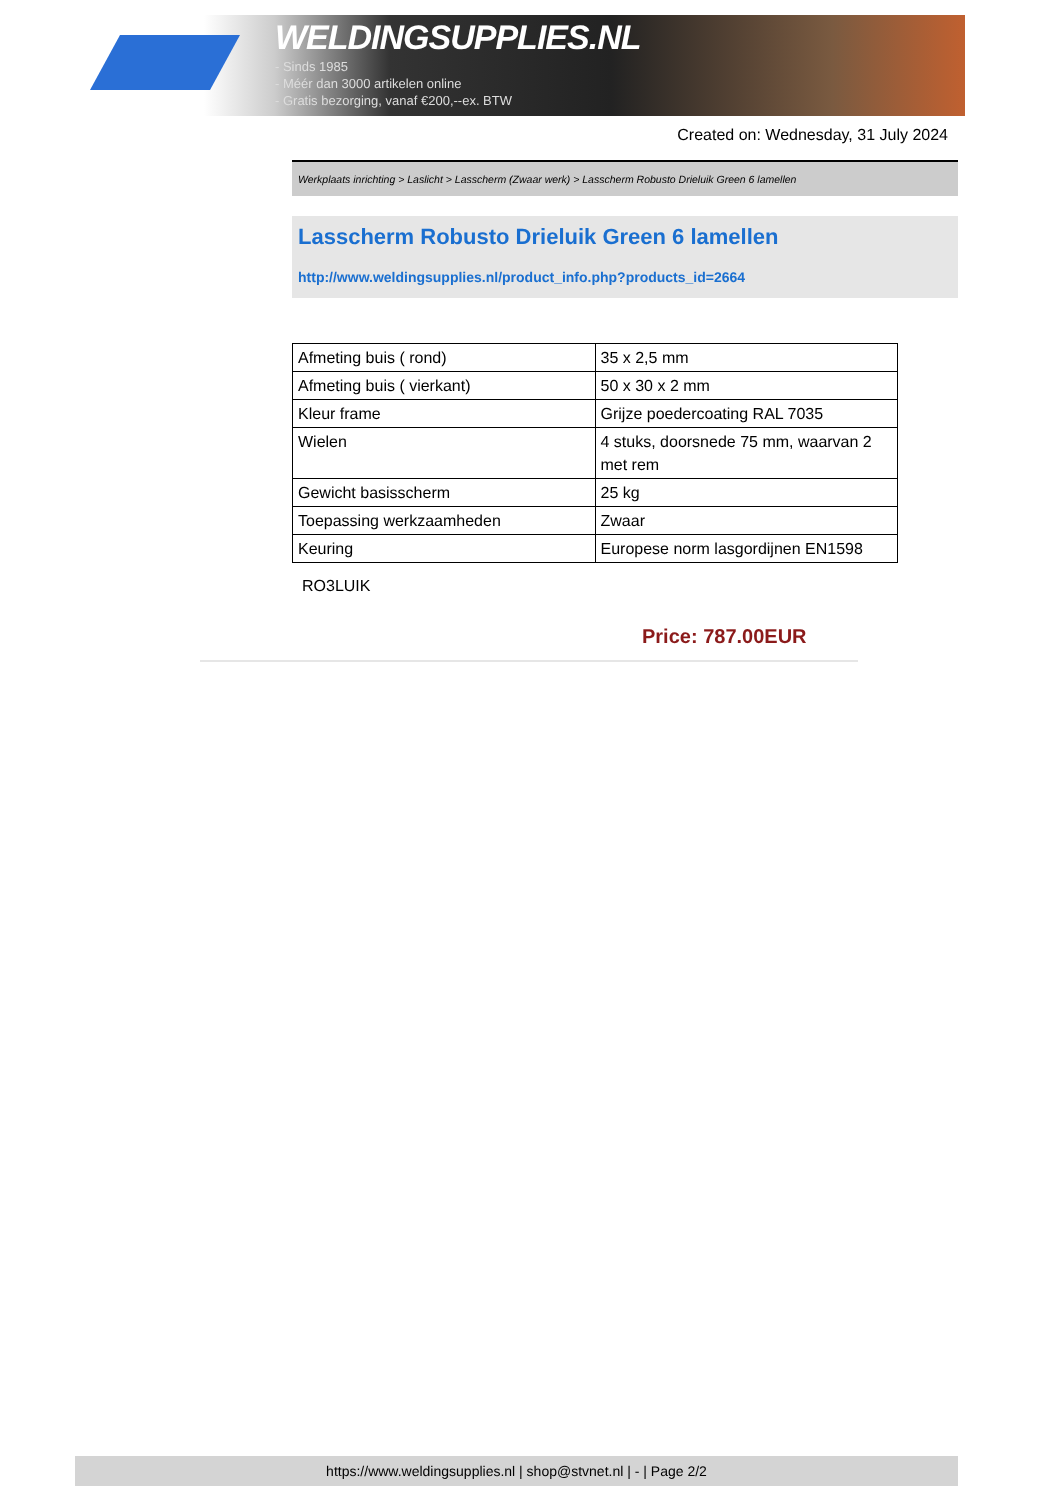WELDINGSUPPLIES.NL
- Sinds 1985
- Méér dan 3000 artikelen online
- Gratis bezorging, vanaf €200,--ex. BTW
Created on: Wednesday, 31 July 2024
Werkplaats inrichting > Laslicht > Lasscherm (Zwaar werk) > Lasscherm Robusto Drieluik Green 6 lamellen
Lasscherm Robusto Drieluik Green 6 lamellen
http://www.weldingsupplies.nl/product_info.php?products_id=2664
| Afmeting buis ( rond) | 35 x 2,5 mm |
| Afmeting buis ( vierkant) | 50 x 30 x 2 mm |
| Kleur frame | Grijze poedercoating RAL 7035 |
| Wielen | 4 stuks, doorsnede 75 mm, waarvan 2 met rem |
| Gewicht basisscherm | 25 kg |
| Toepassing werkzaamheden | Zwaar |
| Keuring | Europese norm lasgordijnen EN1598 |
RO3LUIK
Price: 787.00EUR
https://www.weldingsupplies.nl | shop@stvnet.nl | - | Page 2/2